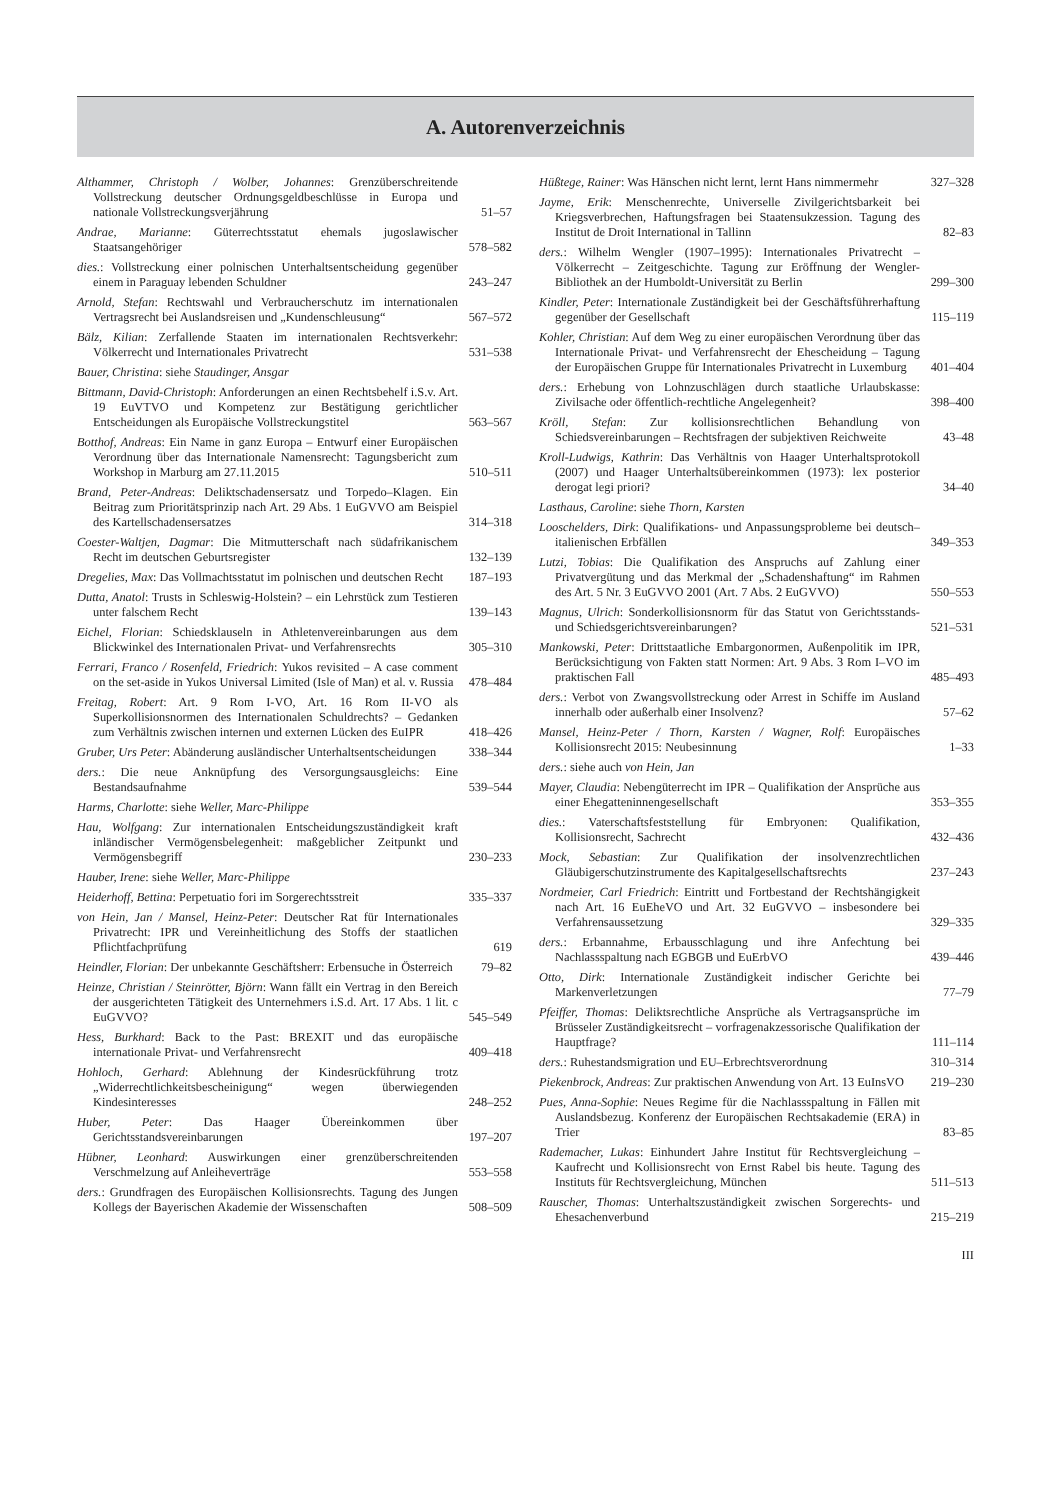A. Autorenverzeichnis
Althammer, Christoph / Wolber, Johannes: Grenzüberschreitende Vollstreckung deutscher Ordnungsgeldbeschlüsse in Europa und nationale Vollstreckungsverjährung
51–57
Andrae, Marianne: Güterrechtsstatut ehemals jugoslawischer Staatsangehöriger
578–582
dies.: Vollstreckung einer polnischen Unterhaltsentscheidung gegenüber einem in Paraguay lebenden Schuldner
243–247
Arnold, Stefan: Rechtswahl und Verbraucherschutz im internationalen Vertragsrecht bei Auslandsreisen und „Kundenschleusung“
567–572
Bälz, Kilian: Zerfallende Staaten im internationalen Rechtsverkehr: Völkerrecht und Internationales Privatrecht
531–538
Bauer, Christina: siehe Staudinger, Ansgar
Bittmann, David-Christoph: Anforderungen an einen Rechtsbehelf i.S.v. Art. 19 EuVTVO und Kompetenz zur Bestätigung gerichtlicher Entscheidungen als Europäische Vollstreckungstitel
563–567
Botthof, Andreas: Ein Name in ganz Europa – Entwurf einer Europäischen Verordnung über das Internationale Namensrecht: Tagungsbericht zum Workshop in Marburg am 27.11.2015
510–511
Brand, Peter-Andreas: Deliktschadensersatz und Torpedo–Klagen. Ein Beitrag zum Prioritätsprinzip nach Art. 29 Abs. 1 EuGVVO am Beispiel des Kartellschadensersatzes
314–318
Coester-Waltjen, Dagmar: Die Mitmutterschaft nach südafrikanischem Recht im deutschen Geburtsregister
132–139
Dregelies, Max: Das Vollmachtsstatut im polnischen und deutschen Recht
187–193
Dutta, Anatol: Trusts in Schleswig-Holstein? – ein Lehrstück zum Testieren unter falschem Recht
139–143
Eichel, Florian: Schiedsklauseln in Athletenvereinbarungen aus dem Blickwinkel des Internationalen Privat- und Verfahrensrechts
305–310
Ferrari, Franco / Rosenfeld, Friedrich: Yukos revisited – A case comment on the set-aside in Yukos Universal Limited (Isle of Man) et al. v. Russia
478–484
Freitag, Robert: Art. 9 Rom I-VO, Art. 16 Rom II-VO als Superkollisionsnormen des Internationalen Schuldrechts? – Gedanken zum Verhältnis zwischen internen und externen Lücken des EuIPR
418–426
Gruber, Urs Peter: Abänderung ausländischer Unterhaltsentscheidungen
338–344
ders.: Die neue Anknüpfung des Versorgungsausgleichs: Eine Bestandsaufnahme
539–544
Harms, Charlotte: siehe Weller, Marc-Philippe
Hau, Wolfgang: Zur internationalen Entscheidungszuständigkeit kraft inländischer Vermögensbelegenheit: maßgeblicher Zeitpunkt und Vermögensbegriff
230–233
Hauber, Irene: siehe Weller, Marc-Philippe
Heiderhoff, Bettina: Perpetuatio fori im Sorgerechtsstreit
335–337
von Hein, Jan / Mansel, Heinz-Peter: Deutscher Rat für Internationales Privatrecht: IPR und Vereinheitlichung des Stoffs der staatlichen Pflichtfachprüfung
619
Heindler, Florian: Der unbekannte Geschäftsherr: Erbensuche in Österreich
79–82
Heinze, Christian / Steinrötter, Björn: Wann fällt ein Vertrag in den Bereich der ausgerichteten Tätigkeit des Unternehmers i.S.d. Art. 17 Abs. 1 lit. c EuGVVO?
545–549
Hess, Burkhard: Back to the Past: BREXIT und das europäische internationale Privat- und Verfahrensrecht
409–418
Hohloch, Gerhard: Ablehnung der Kindesrückführung trotz „Widerrechtlichkeitsbescheinigung“ wegen überwiegenden Kindesinteresses
248–252
Huber, Peter: Das Haager Übereinkommen über Gerichtsstandsvereinbarungen
197–207
Hübner, Leonhard: Auswirkungen einer grenzüberschreitenden Verschmelzung auf Anleiheverträge
553–558
ders.: Grundfragen des Europäischen Kollisionsrechts. Tagung des Jungen Kollegs der Bayerischen Akademie der Wissenschaften
508–509
Hüßtege, Rainer: Was Hänschen nicht lernt, lernt Hans nimmermehr
327–328
Jayme, Erik: Menschenrechte, Universelle Zivilgerichtsbarkeit bei Kriegsverbrechen, Haftungsfragen bei Staatensukzession. Tagung des Institut de Droit International in Tallinn
82–83
ders.: Wilhelm Wengler (1907–1995): Internationales Privatrecht – Völkerrecht – Zeitgeschichte. Tagung zur Eröffnung der Wengler-Bibliothek an der Humboldt-Universität zu Berlin
299–300
Kindler, Peter: Internationale Zuständigkeit bei der Geschäftsführerhaftung gegenüber der Gesellschaft
115–119
Kohler, Christian: Auf dem Weg zu einer europäischen Verordnung über das Internationale Privat- und Verfahrensrecht der Ehescheidung – Tagung der Europäischen Gruppe für Internationales Privatrecht in Luxemburg
401–404
ders.: Erhebung von Lohnzuschlägen durch staatliche Urlaubskasse: Zivilsache oder öffentlich-rechtliche Angelegenheit?
398–400
Kröll, Stefan: Zur kollisionsrechtlichen Behandlung von Schiedsvereinbarungen – Rechtsfragen der subjektiven Reichweite
43–48
Kroll-Ludwigs, Kathrin: Das Verhältnis von Haager Unterhaltsprotokoll (2007) und Haager Unterhaltsübereinkommen (1973): lex posterior derogat legi priori?
34–40
Lasthaus, Caroline: siehe Thorn, Karsten
Looschelders, Dirk: Qualifikations- und Anpassungsprobleme bei deutsch–italienischen Erbfällen
349–353
Lutzi, Tobias: Die Qualifikation des Anspruchs auf Zahlung einer Privatvergütung und das Merkmal der „Schadenshaftung“ im Rahmen des Art. 5 Nr. 3 EuGVVO 2001 (Art. 7 Abs. 2 EuGVVO)
550–553
Magnus, Ulrich: Sonderkollisionsnorm für das Statut von Gerichtsstands- und Schiedsgerichtsvereinbarungen?
521–531
Mankowski, Peter: Drittstaatliche Embargonormen, Außenpolitik im IPR, Berücksichtigung von Fakten statt Normen: Art. 9 Abs. 3 Rom I–VO im praktischen Fall
485–493
ders.: Verbot von Zwangsvollstreckung oder Arrest in Schiffe im Ausland innerhalb oder außerhalb einer Insolvenz?
57–62
Mansel, Heinz-Peter / Thorn, Karsten / Wagner, Rolf: Europäisches Kollisionsrecht 2015: Neubesinnung
1–33
ders.: siehe auch von Hein, Jan
Mayer, Claudia: Nebengüterrecht im IPR – Qualifikation der Ansprüche aus einer Ehegatteninnengesellschaft
353–355
dies.: Vaterschaftsfeststellung für Embryonen: Qualifikation, Kollisionsrecht, Sachrecht
432–436
Mock, Sebastian: Zur Qualifikation der insolvenzrechtlichen Gläubigerschutzinstrumente des Kapitalgesellschaftsrechts
237–243
Nordmeier, Carl Friedrich: Eintritt und Fortbestand der Rechtshängigkeit nach Art. 16 EuEheVO und Art. 32 EuGVVO – insbesondere bei Verfahrensaussetzung
329–335
ders.: Erbannahme, Erbausschlagung und ihre Anfechtung bei Nachlassspaltung nach EGBGB und EuErbVO
439–446
Otto, Dirk: Internationale Zuständigkeit indischer Gerichte bei Markenverletzungen
77–79
Pfeiffer, Thomas: Deliktsrechtliche Ansprüche als Vertragsansprüche im Brüsseler Zuständigkeitsrecht – vorfragenakzessorische Qualifikation der Hauptfrage?
111–114
ders.: Ruhestandsmigration und EU–Erbrechtsverordnung
310–314
Piekenbrock, Andreas: Zur praktischen Anwendung von Art. 13 EuInsVO
219–230
Pues, Anna-Sophie: Neues Regime für die Nachlassspaltung in Fällen mit Auslandsbezug. Konferenz der Europäischen Rechtsakademie (ERA) in Trier
83–85
Rademacher, Lukas: Einhundert Jahre Institut für Rechtsvergleichung – Kaufrecht und Kollisionsrecht von Ernst Rabel bis heute. Tagung des Instituts für Rechtsvergleichung, München
511–513
Rauscher, Thomas: Unterhaltszuständigkeit zwischen Sorgerechts- und Ehesachenverbund
215–219
III